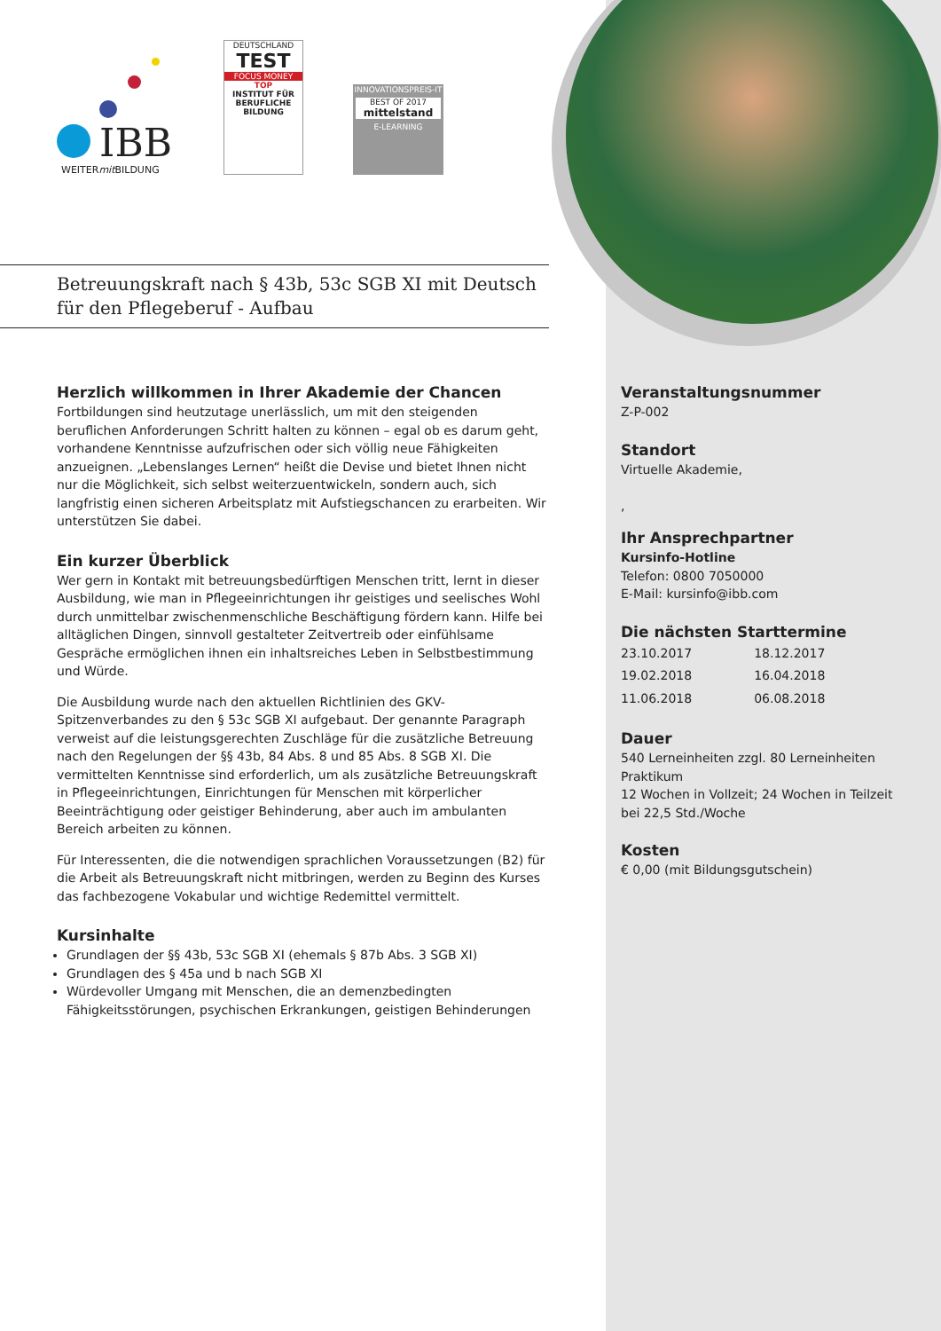IBB
WEITERmit BILDUNG
DEUTSCHLAND
TEST
FOCUS MONEY
TOP
INSTITUT FÜR BERUFLICHE BILDUNG
INNOVATIONSPREIS-IT
BEST OF 2017
mittelstand
E-LEARNING
Betreuungskraft nach § 43b, 53c SGB XI mit Deutsch
für den Pflegeberuf - Aufbau
Herzlich willkommen in Ihrer Akademie der Chancen
Fortbildungen sind heutzutage unerlässlich, um mit den steigenden beruflichen Anforderungen Schritt halten zu können – egal ob es darum geht, vorhandene Kenntnisse aufzufrischen oder sich völlig neue Fähigkeiten anzueignen. „Lebenslanges Lernen“ heißt die Devise und bietet Ihnen nicht nur die Möglichkeit, sich selbst weiterzuentwickeln, sondern auch, sich langfristig einen sicheren Arbeitsplatz mit Aufstiegschancen zu erarbeiten. Wir unterstützen Sie dabei.
Ein kurzer Überblick
Wer gern in Kontakt mit betreuungsbedürftigen Menschen tritt, lernt in dieser Ausbildung, wie man in Pflegeeinrichtungen ihr geistiges und seelisches Wohl durch unmittelbar zwischenmenschliche Beschäftigung fördern kann. Hilfe bei alltäglichen Dingen, sinnvoll gestalteter Zeitvertreib oder einfühlsame Gespräche ermöglichen ihnen ein inhaltsreiches Leben in Selbstbestimmung und Würde.
Die Ausbildung wurde nach den aktuellen Richtlinien des GKV-Spitzenverbandes zu den § 53c SGB XI aufgebaut. Der genannte Paragraph verweist auf die leistungsgerechten Zuschläge für die zusätzliche Betreuung nach den Regelungen der §§ 43b, 84 Abs. 8 und 85 Abs. 8 SGB XI. Die vermittelten Kenntnisse sind erforderlich, um als zusätzliche Betreuungskraft in Pflegeeinrichtungen, Einrichtungen für Menschen mit körperlicher Beeinträchtigung oder geistiger Behinderung, aber auch im ambulanten Bereich arbeiten zu können.
Für Interessenten, die die notwendigen sprachlichen Voraussetzungen (B2) für die Arbeit als Betreuungskraft nicht mitbringen, werden zu Beginn des Kurses das fachbezogene Vokabular und wichtige Redemittel vermittelt.
Kursinhalte
Grundlagen der §§ 43b, 53c SGB XI (ehemals § 87b Abs. 3 SGB XI)
Grundlagen des § 45a und b nach SGB XI
Würdevoller Umgang mit Menschen, die an demenzbedingten Fähigkeitsstörungen, psychischen Erkrankungen, geistigen Behinderungen
Veranstaltungsnummer
Z-P-002
Standort
Virtuelle Akademie,
,
Ihr Ansprechpartner
Kursinfo-Hotline
Telefon: 0800 7050000
E-Mail: kursinfo@ibb.com
Die nächsten Starttermine
| 23.10.2017 | 18.12.2017 |
| 19.02.2018 | 16.04.2018 |
| 11.06.2018 | 06.08.2018 |
Dauer
540 Lerneinheiten zzgl. 80 Lerneinheiten Praktikum
12 Wochen in Vollzeit; 24 Wochen in Teilzeit bei 22,5 Std./Woche
Kosten
€ 0,00 (mit Bildungsgutschein)